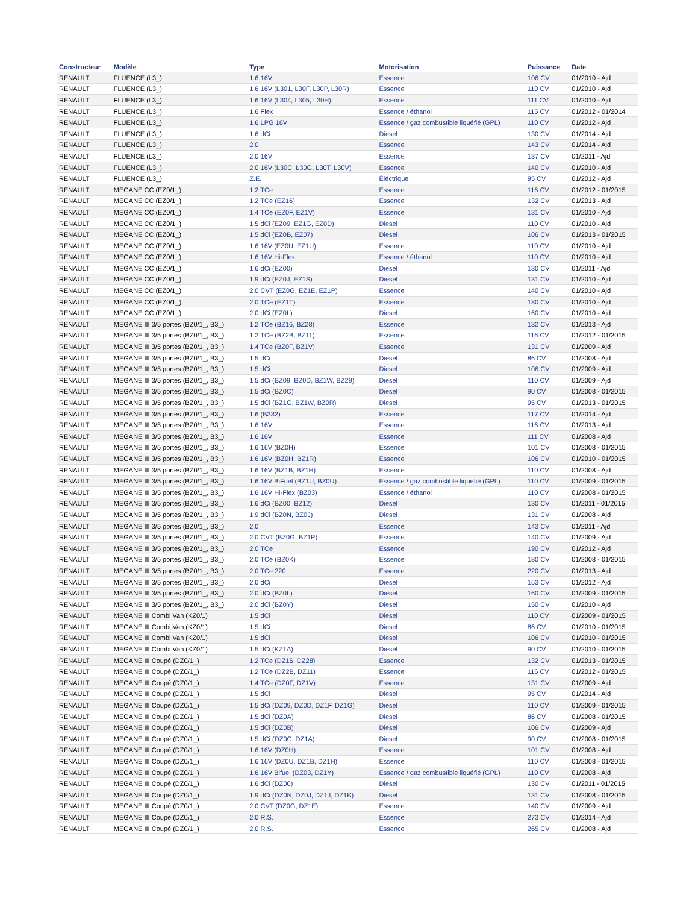| Constructeur | Modèle | Type | Motorisation | Puissance | Date |
| --- | --- | --- | --- | --- | --- |
| RENAULT | FLUENCE (L3_) | 1.6 16V | Essence | 106 CV | 01/2010 - Ajd |
| RENAULT | FLUENCE (L3_) | 1.6 16V (L301, L30F, L30P, L30R) | Essence | 110 CV | 01/2010 - Ajd |
| RENAULT | FLUENCE (L3_) | 1.6 16V (L304, L305, L30H) | Essence | 111 CV | 01/2010 - Ajd |
| RENAULT | FLUENCE (L3_) | 1.6 Flex | Essence / éthanol | 115 CV | 01/2012 - 01/2014 |
| RENAULT | FLUENCE (L3_) | 1.6 LPG 16V | Essence / gaz combustible liquéfié (GPL) | 110 CV | 01/2012 - Ajd |
| RENAULT | FLUENCE (L3_) | 1.6 dCi | Diesel | 130 CV | 01/2014 - Ajd |
| RENAULT | FLUENCE (L3_) | 2.0 | Essence | 143 CV | 01/2014 - Ajd |
| RENAULT | FLUENCE (L3_) | 2.0 16V | Essence | 137 CV | 01/2011 - Ajd |
| RENAULT | FLUENCE (L3_) | 2.0 16V (L30C, L30G, L30T, L30V) | Essence | 140 CV | 01/2010 - Ajd |
| RENAULT | FLUENCE (L3_) | Z.E. | Éléctrique | 95 CV | 01/2012 - Ajd |
| RENAULT | MEGANE CC (EZ0/1_) | 1.2 TCe | Essence | 116 CV | 01/2012 - 01/2015 |
| RENAULT | MEGANE CC (EZ0/1_) | 1.2 TCe (EZ16) | Essence | 132 CV | 01/2013 - Ajd |
| RENAULT | MEGANE CC (EZ0/1_) | 1.4 TCe (EZ0F, EZ1V) | Essence | 131 CV | 01/2010 - Ajd |
| RENAULT | MEGANE CC (EZ0/1_) | 1.5 dCi (EZ09, EZ1G, EZ0D) | Diesel | 110 CV | 01/2010 - Ajd |
| RENAULT | MEGANE CC (EZ0/1_) | 1.5 dCi (EZ0B, EZ07) | Diesel | 106 CV | 01/2013 - 01/2015 |
| RENAULT | MEGANE CC (EZ0/1_) | 1.6 16V (EZ0U, EZ1U) | Essence | 110 CV | 01/2010 - Ajd |
| RENAULT | MEGANE CC (EZ0/1_) | 1.6 16V Hi-Flex | Essence / éthanol | 110 CV | 01/2010 - Ajd |
| RENAULT | MEGANE CC (EZ0/1_) | 1.6 dCi (EZ00) | Diesel | 130 CV | 01/2011 - Ajd |
| RENAULT | MEGANE CC (EZ0/1_) | 1.9 dCi (EZ0J, EZ1S) | Diesel | 131 CV | 01/2010 - Ajd |
| RENAULT | MEGANE CC (EZ0/1_) | 2.0 CVT (EZ0G, EZ1E, EZ1P) | Essence | 140 CV | 01/2010 - Ajd |
| RENAULT | MEGANE CC (EZ0/1_) | 2.0 TCe (EZ1T) | Essence | 180 CV | 01/2010 - Ajd |
| RENAULT | MEGANE CC (EZ0/1_) | 2.0 dCi (EZ0L) | Diesel | 160 CV | 01/2010 - Ajd |
| RENAULT | MEGANE III 3/5 portes (BZ0/1_, B3_) | 1.2 TCe (BZ16, BZ28) | Essence | 132 CV | 01/2013 - Ajd |
| RENAULT | MEGANE III 3/5 portes (BZ0/1_, B3_) | 1.2 TCe (BZ2B, BZ11) | Essence | 116 CV | 01/2012 - 01/2015 |
| RENAULT | MEGANE III 3/5 portes (BZ0/1_, B3_) | 1.4 TCe (BZ0F, BZ1V) | Essence | 131 CV | 01/2009 - Ajd |
| RENAULT | MEGANE III 3/5 portes (BZ0/1_, B3_) | 1.5 dCi | Diesel | 86 CV | 01/2008 - Ajd |
| RENAULT | MEGANE III 3/5 portes (BZ0/1_, B3_) | 1.5 dCi | Diesel | 106 CV | 01/2009 - Ajd |
| RENAULT | MEGANE III 3/5 portes (BZ0/1_, B3_) | 1.5 dCi (BZ09, BZ0D, BZ1W, BZ29) | Diesel | 110 CV | 01/2009 - Ajd |
| RENAULT | MEGANE III 3/5 portes (BZ0/1_, B3_) | 1.5 dCi (BZ0C) | Diesel | 90 CV | 01/2008 - 01/2015 |
| RENAULT | MEGANE III 3/5 portes (BZ0/1_, B3_) | 1.5 dCi (BZ1G, BZ1W, BZ0R) | Diesel | 95 CV | 01/2013 - 01/2015 |
| RENAULT | MEGANE III 3/5 portes (BZ0/1_, B3_) | 1.6 (B332) | Essence | 117 CV | 01/2014 - Ajd |
| RENAULT | MEGANE III 3/5 portes (BZ0/1_, B3_) | 1.6 16V | Essence | 116 CV | 01/2013 - Ajd |
| RENAULT | MEGANE III 3/5 portes (BZ0/1_, B3_) | 1.6 16V | Essence | 111 CV | 01/2008 - Ajd |
| RENAULT | MEGANE III 3/5 portes (BZ0/1_, B3_) | 1.6 16V (BZ0H) | Essence | 101 CV | 01/2008 - 01/2015 |
| RENAULT | MEGANE III 3/5 portes (BZ0/1_, B3_) | 1.6 16V (BZ0H, BZ1R) | Essence | 106 CV | 01/2010 - 01/2015 |
| RENAULT | MEGANE III 3/5 portes (BZ0/1_, B3_) | 1.6 16V (BZ1B, BZ1H) | Essence | 110 CV | 01/2008 - Ajd |
| RENAULT | MEGANE III 3/5 portes (BZ0/1_, B3_) | 1.6 16V BiFuel (BZ1U, BZ0U) | Essence / gaz combustible liquéfié (GPL) | 110 CV | 01/2009 - 01/2015 |
| RENAULT | MEGANE III 3/5 portes (BZ0/1_, B3_) | 1.6 16V Hi-Flex (BZ03) | Essence / éthanol | 110 CV | 01/2008 - 01/2015 |
| RENAULT | MEGANE III 3/5 portes (BZ0/1_, B3_) | 1.6 dCi (BZ00, BZ12) | Diesel | 130 CV | 01/2011 - 01/2015 |
| RENAULT | MEGANE III 3/5 portes (BZ0/1_, B3_) | 1.9 dCi (BZ0N, BZ0J) | Diesel | 131 CV | 01/2008 - Ajd |
| RENAULT | MEGANE III 3/5 portes (BZ0/1_, B3_) | 2.0 | Essence | 143 CV | 01/2011 - Ajd |
| RENAULT | MEGANE III 3/5 portes (BZ0/1_, B3_) | 2.0 CVT (BZ0G, BZ1P) | Essence | 140 CV | 01/2009 - Ajd |
| RENAULT | MEGANE III 3/5 portes (BZ0/1_, B3_) | 2.0 TCe | Essence | 190 CV | 01/2012 - Ajd |
| RENAULT | MEGANE III 3/5 portes (BZ0/1_, B3_) | 2.0 TCe (BZ0K) | Essence | 180 CV | 01/2008 - 01/2015 |
| RENAULT | MEGANE III 3/5 portes (BZ0/1_, B3_) | 2.0 TCe 220 | Essence | 220 CV | 01/2013 - Ajd |
| RENAULT | MEGANE III 3/5 portes (BZ0/1_, B3_) | 2.0 dCi | Diesel | 163 CV | 01/2012 - Ajd |
| RENAULT | MEGANE III 3/5 portes (BZ0/1_, B3_) | 2.0 dCi (BZ0L) | Diesel | 160 CV | 01/2009 - 01/2015 |
| RENAULT | MEGANE III 3/5 portes (BZ0/1_, B3_) | 2.0 dCi (BZ0Y) | Diesel | 150 CV | 01/2010 - Ajd |
| RENAULT | MEGANE III Combi Van (KZ0/1) | 1.5 dCi | Diesel | 110 CV | 01/2009 - 01/2015 |
| RENAULT | MEGANE III Combi Van (KZ0/1) | 1.5 dCi | Diesel | 86 CV | 01/2010 - 01/2015 |
| RENAULT | MEGANE III Combi Van (KZ0/1) | 1.5 dCi | Diesel | 106 CV | 01/2010 - 01/2015 |
| RENAULT | MEGANE III Combi Van (KZ0/1) | 1.5 dCi (KZ1A) | Diesel | 90 CV | 01/2010 - 01/2015 |
| RENAULT | MEGANE III Coupé (DZ0/1_) | 1.2 TCe (DZ16, DZ28) | Essence | 132 CV | 01/2013 - 01/2015 |
| RENAULT | MEGANE III Coupé (DZ0/1_) | 1.2 TCe (DZ2B, DZ11) | Essence | 116 CV | 01/2012 - 01/2015 |
| RENAULT | MEGANE III Coupé (DZ0/1_) | 1.4 TCe (DZ0F, DZ1V) | Essence | 131 CV | 01/2009 - Ajd |
| RENAULT | MEGANE III Coupé (DZ0/1_) | 1.5 dCi | Diesel | 95 CV | 01/2014 - Ajd |
| RENAULT | MEGANE III Coupé (DZ0/1_) | 1.5 dCi (DZ09, DZ0D, DZ1F, DZ1G) | Diesel | 110 CV | 01/2009 - 01/2015 |
| RENAULT | MEGANE III Coupé (DZ0/1_) | 1.5 dCi (DZ0A) | Diesel | 86 CV | 01/2008 - 01/2015 |
| RENAULT | MEGANE III Coupé (DZ0/1_) | 1.5 dCi (DZ0B) | Diesel | 106 CV | 01/2009 - Ajd |
| RENAULT | MEGANE III Coupé (DZ0/1_) | 1.5 dCi (DZ0C, DZ1A) | Diesel | 90 CV | 01/2008 - 01/2015 |
| RENAULT | MEGANE III Coupé (DZ0/1_) | 1.6 16V (DZ0H) | Essence | 101 CV | 01/2008 - Ajd |
| RENAULT | MEGANE III Coupé (DZ0/1_) | 1.6 16V (DZ0U, DZ1B, DZ1H) | Essence | 110 CV | 01/2008 - 01/2015 |
| RENAULT | MEGANE III Coupé (DZ0/1_) | 1.6 16V Bifuel (DZ03, DZ1Y) | Essence / gaz combustible liquéfié (GPL) | 110 CV | 01/2008 - Ajd |
| RENAULT | MEGANE III Coupé (DZ0/1_) | 1.6 dCi (DZ00) | Diesel | 130 CV | 01/2011 - 01/2015 |
| RENAULT | MEGANE III Coupé (DZ0/1_) | 1.9 dCi (DZ0N, DZ0J, DZ1J, DZ1K) | Diesel | 131 CV | 01/2008 - 01/2015 |
| RENAULT | MEGANE III Coupé (DZ0/1_) | 2.0 CVT (DZ0G, DZ1E) | Essence | 140 CV | 01/2009 - Ajd |
| RENAULT | MEGANE III Coupé (DZ0/1_) | 2.0 R.S. | Essence | 273 CV | 01/2014 - Ajd |
| RENAULT | MEGANE III Coupé (DZ0/1_) | 2.0 R.S. | Essence | 265 CV | 01/2008 - Ajd |